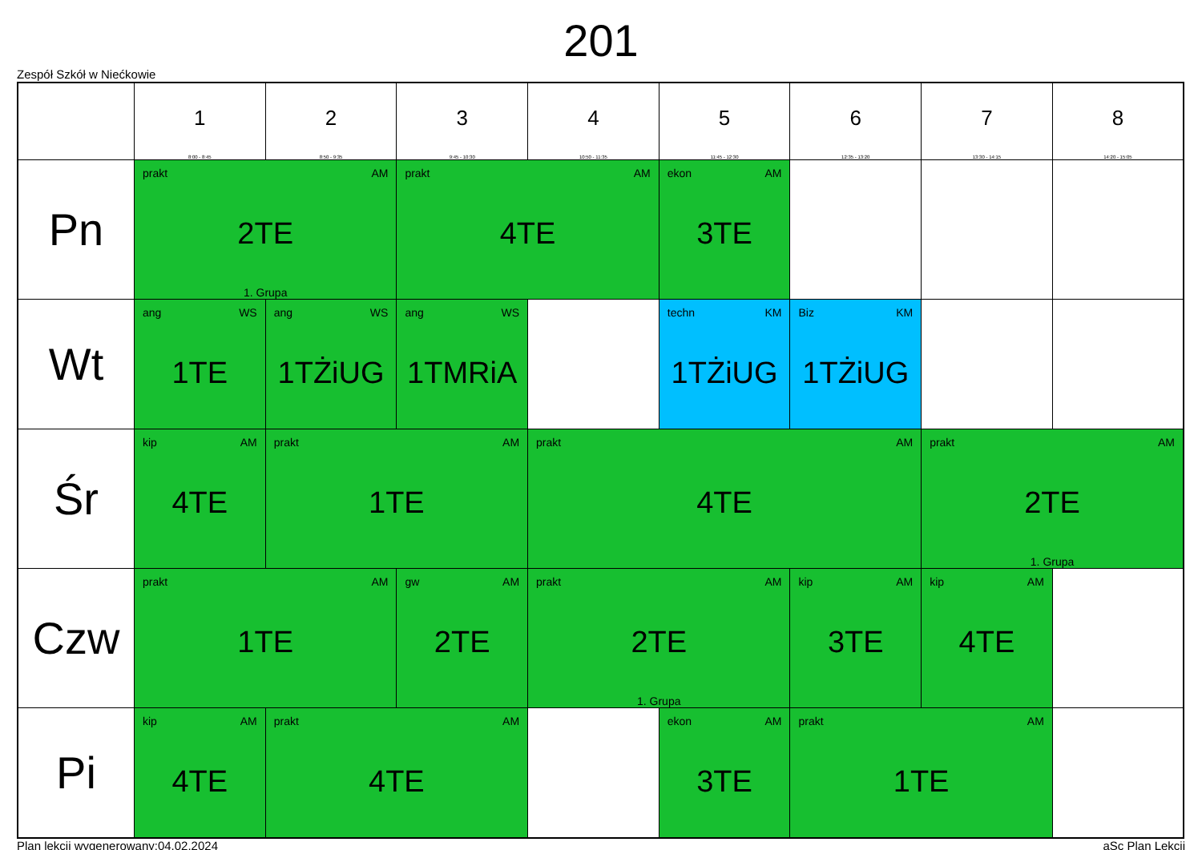201
Zespół Szkół w Niećkowie
| | 1 8:00 - 8:45 | 2 8:50 - 9:35 | 3 9:45 - 10:30 | 4 10:50 - 11:35 | 5 11:45 - 12:30 | 6 12:35 - 13:20 | 7 13:30 - 14:15 | 8 14:20 - 15:05 |
| --- | --- | --- | --- | --- | --- | --- | --- | --- |
| Pn | prakt AM 2TE 1. Grupa | | prakt AM 4TE | | ekon AM 3TE | | | |
| Wt | ang WS 1TE | ang WS 1TŻiUG | ang WS 1TMRiA | | techn KM 1TŻiUG | Biz KM 1TŻiUG | | |
| Śr | kip AM 4TE | prakt AM 1TE | | prakt AM 4TE | | | prakt AM 2TE 1. Grupa | |
| Czw | prakt AM 1TE | | gw AM 2TE | prakt AM 2TE 1. Grupa | | kip AM 3TE | kip AM 4TE | |
| Pi | kip AM 4TE | prakt AM 4TE | | | ekon AM 3TE | prakt AM 1TE | | |
Plan lekcji wygenerowany:04.02.2024 aSc Plan Lekcji